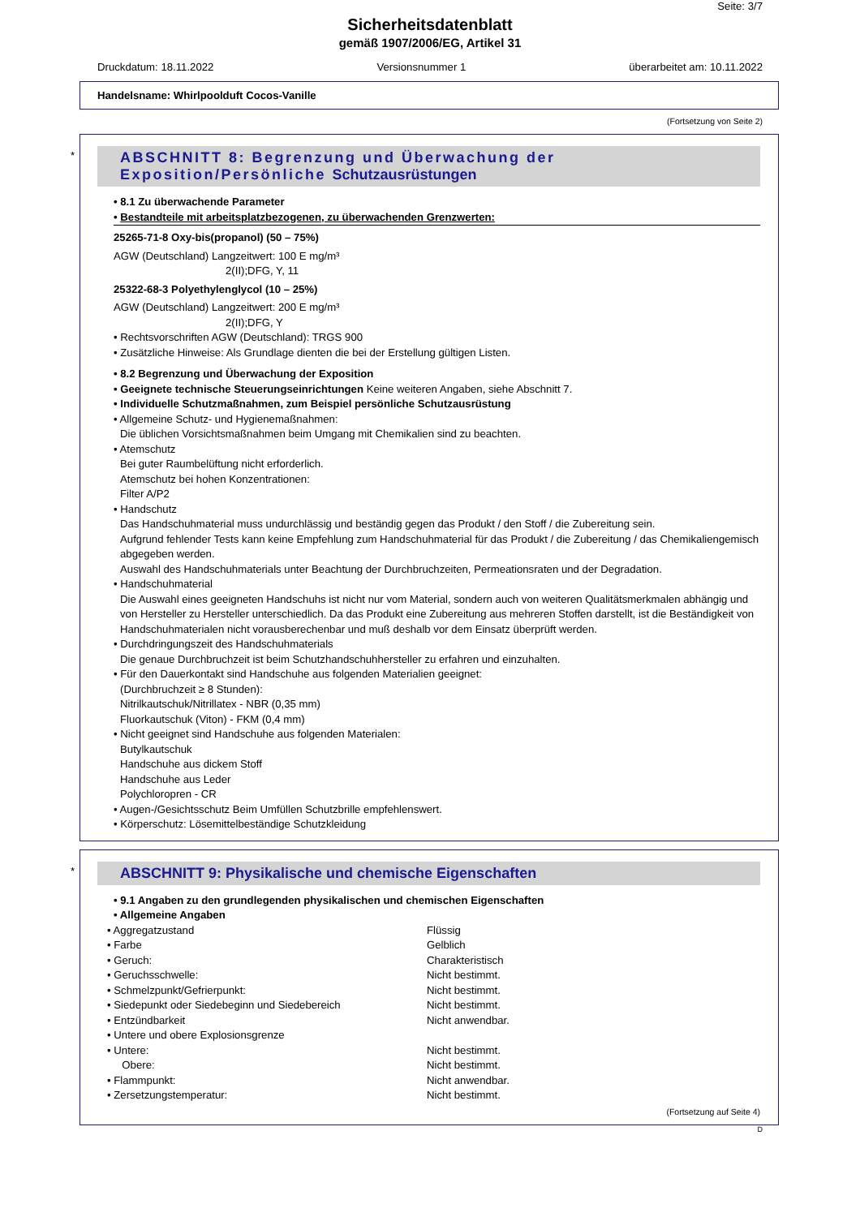Seite: 3/7
Sicherheitsdatenblatt
gemäß 1907/2006/EG, Artikel 31
Druckdatum: 18.11.2022 Versionsnummer 1 überarbeitet am: 10.11.2022
Handelsname: Whirlpoolduft Cocos-Vanille
(Fortsetzung von Seite 2)
*
ABSCHNITT 8: Begrenzung und Überwachung der Exposition/Persönliche Schutzausrüstungen
• 8.1 Zu überwachende Parameter
• Bestandteile mit arbeitsplatzbezogenen, zu überwachenden Grenzwerten:
25265-71-8 Oxy-bis(propanol) (50 – 75%)
AGW (Deutschland) Langzeitwert: 100 E mg/m³
2(II);DFG, Y, 11
25322-68-3 Polyethylenglycol (10 – 25%)
AGW (Deutschland) Langzeitwert: 200 E mg/m³
2(II);DFG, Y
• Rechtsvorschriften AGW (Deutschland): TRGS 900
• Zusätzliche Hinweise: Als Grundlage dienten die bei der Erstellung gültigen Listen.
• 8.2 Begrenzung und Überwachung der Exposition
• Geeignete technische Steuerungseinrichtungen Keine weiteren Angaben, siehe Abschnitt 7.
• Individuelle Schutzmaßnahmen, zum Beispiel persönliche Schutzausrüstung
• Allgemeine Schutz- und Hygienemaßnahmen:
Die üblichen Vorsichtsmaßnahmen beim Umgang mit Chemikalien sind zu beachten.
• Atemschutz
Bei guter Raumbelüftung nicht erforderlich.
Atemschutz bei hohen Konzentrationen:
Filter A/P2
• Handschutz
Das Handschuhmaterial muss undurchlässig und beständig gegen das Produkt / den Stoff / die Zubereitung sein.
Aufgrund fehlender Tests kann keine Empfehlung zum Handschuhmaterial für das Produkt / die Zubereitung / das Chemikaliengemisch abgegeben werden.
Auswahl des Handschuhmaterials unter Beachtung der Durchbruchzeiten, Permeationsraten und der Degradation.
• Handschuhmaterial
Die Auswahl eines geeigneten Handschuhs ist nicht nur vom Material, sondern auch von weiteren Qualitätsmerkmalen abhängig und von Hersteller zu Hersteller unterschiedlich. Da das Produkt eine Zubereitung aus mehreren Stoffen darstellt, ist die Beständigkeit von Handschuhmaterialen nicht vorausberechenbar und muß deshalb vor dem Einsatz überprüft werden.
• Durchdringungszeit des Handschuhmaterials
Die genaue Durchbruchzeit ist beim Schutzhandschuhhersteller zu erfahren und einzuhalten.
• Für den Dauerkontakt sind Handschuhe aus folgenden Materialien geeignet:
(Durchbruchzeit ≥ 8 Stunden):
Nitrilkautschuk/Nitrillatex - NBR (0,35 mm)
Fluorkautschuk (Viton) - FKM (0,4 mm)
• Nicht geeignet sind Handschuhe aus folgenden Materialen:
Butylkautschuk
Handschuhe aus dickem Stoff
Handschuhe aus Leder
Polychloropren - CR
• Augen-/Gesichtsschutz Beim Umfüllen Schutzbrille empfehlenswert.
• Körperschutz: Lösemittelbeständige Schutzkleidung
*
ABSCHNITT 9: Physikalische und chemische Eigenschaften
• 9.1 Angaben zu den grundlegenden physikalischen und chemischen Eigenschaften
• Allgemeine Angaben
| • Aggregatzustand | Flüssig |
| • Farbe | Gelblich |
| • Geruch: | Charakteristisch |
| • Geruchsschwelle: | Nicht bestimmt. |
| • Schmelzpunkt/Gefrierpunkt: | Nicht bestimmt. |
| • Siedepunkt oder Siedebeginn und Siedebereich | Nicht bestimmt. |
| • Entzündbarkeit | Nicht anwendbar. |
| • Untere und obere Explosionsgrenze | |
| • Untere: | Nicht bestimmt. |
| Obere: | Nicht bestimmt. |
| • Flammpunkt: | Nicht anwendbar. |
| • Zersetzungstemperatur: | Nicht bestimmt. |
(Fortsetzung auf Seite 4)
D